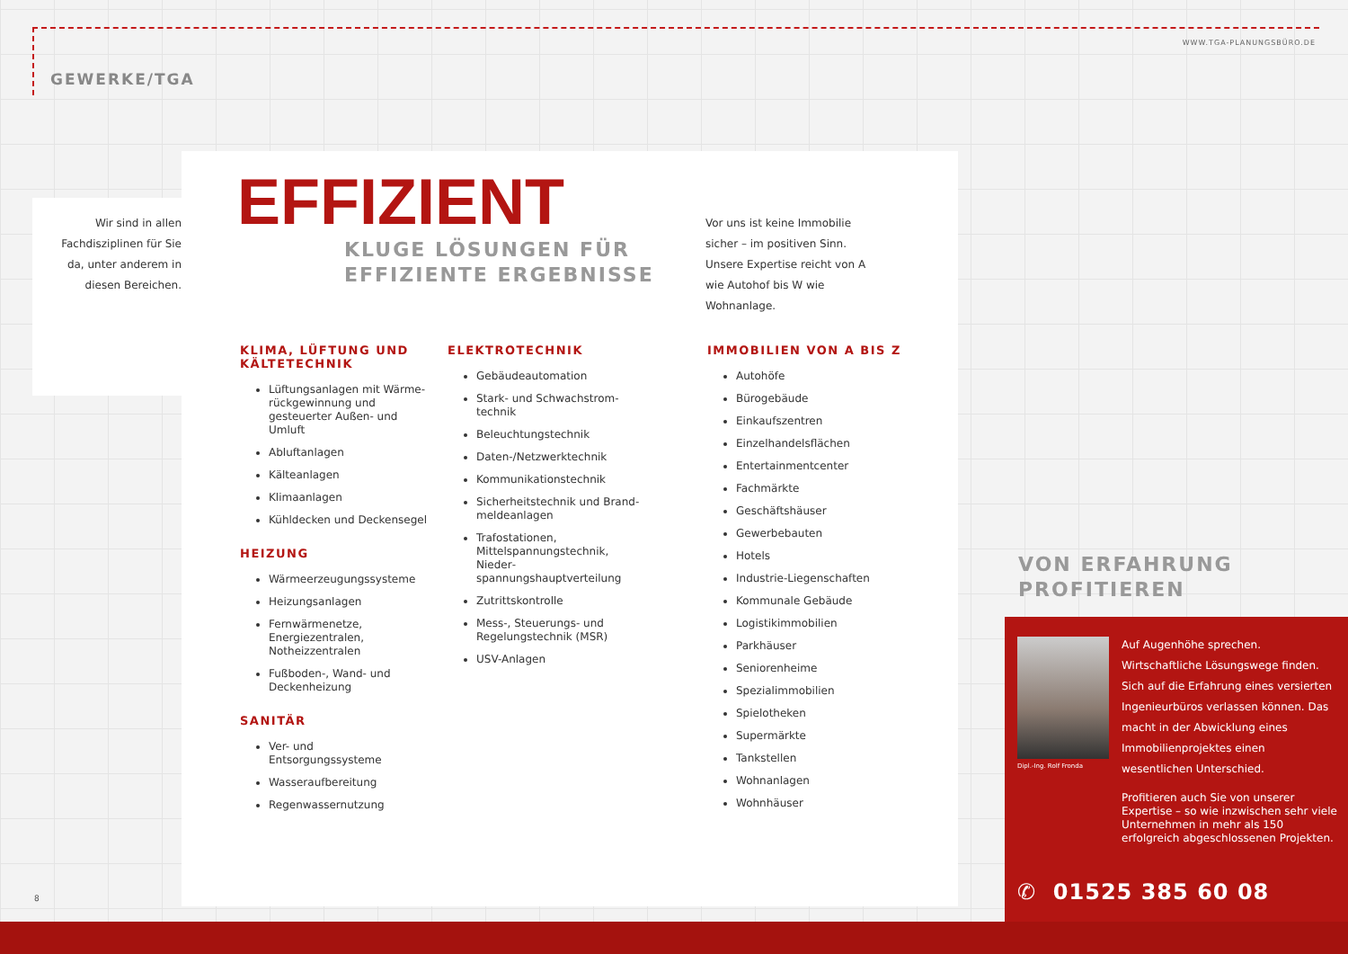GEWERKE/TGA
WWW.TGA-PLANUNGSBÜRO.DE
Wir sind in allen Fachdisziplinen für Sie da, unter anderem in diesen Bereichen.
EFFIZIENT
KLUGE LÖSUNGEN FÜR
EFFIZIENTE ERGEBNISSE
Vor uns ist keine Immobilie sicher – im positiven Sinn. Unsere Expertise reicht von A wie Autohof bis W wie Wohnanlage.
KLIMA, LÜFTUNG UND KÄLTETECHNIK
Lüftungsanlagen mit Wärme­rückgewinnung und gesteuerter Außen- und Umluft
Abluftanlagen
Kälteanlagen
Klimaanlagen
Kühldecken und Deckensegel
HEIZUNG
Wärmeerzeugungssysteme
Heizungsanlagen
Fernwärmenetze, Energiezent­ralen, Notheizzentralen
Fußboden-, Wand- und Decken­heizung
SANITÄR
Ver- und Entsorgungssysteme
Wasseraufbereitung
Regenwassernutzung
ELEKTROTECHNIK
Gebäudeautomation
Stark- und Schwachstrom­technik
Beleuchtungstechnik
Daten-/Netzwerktechnik
Kommunikationstechnik
Sicherheitstechnik und Brand­meldeanlagen
Trafostationen, Mittelspannungstechnik, Nieder­spannungshauptverteilung
Zutrittskontrolle
Mess-, Steuerungs- und Regelungstechnik (MSR)
USV-Anlagen
IMMOBILIEN VON A BIS Z
Autohöfe
Bürogebäude
Einkaufszentren
Einzelhandelsflächen
Entertainmentcenter
Fachmärkte
Geschäftshäuser
Gewerbebauten
Hotels
Industrie-Liegenschaften
Kommunale Gebäude
Logistikimmobilien
Parkhäuser
Seniorenheime
Spezialimmobilien
Spielotheken
Supermärkte
Tankstellen
Wohnanlagen
Wohnhäuser
VON ERFAHRUNG
PROFITIEREN
Dipl.-Ing. Rolf Fronda
Auf Augenhöhe sprechen. Wirtschaftliche Lösungswege finden. Sich auf die Erfahrung eines versierten Ingenieurbüros verlassen können. Das macht in der Abwicklung eines Immobilienprojektes einen wesentlichen Unterschied.
Profitieren auch Sie von unserer Expertise – so wie inzwischen sehr viele Unternehmen in mehr als 150 erfolgreich abgeschlossenen Projekten.
✆ 01525 385 60 08
8